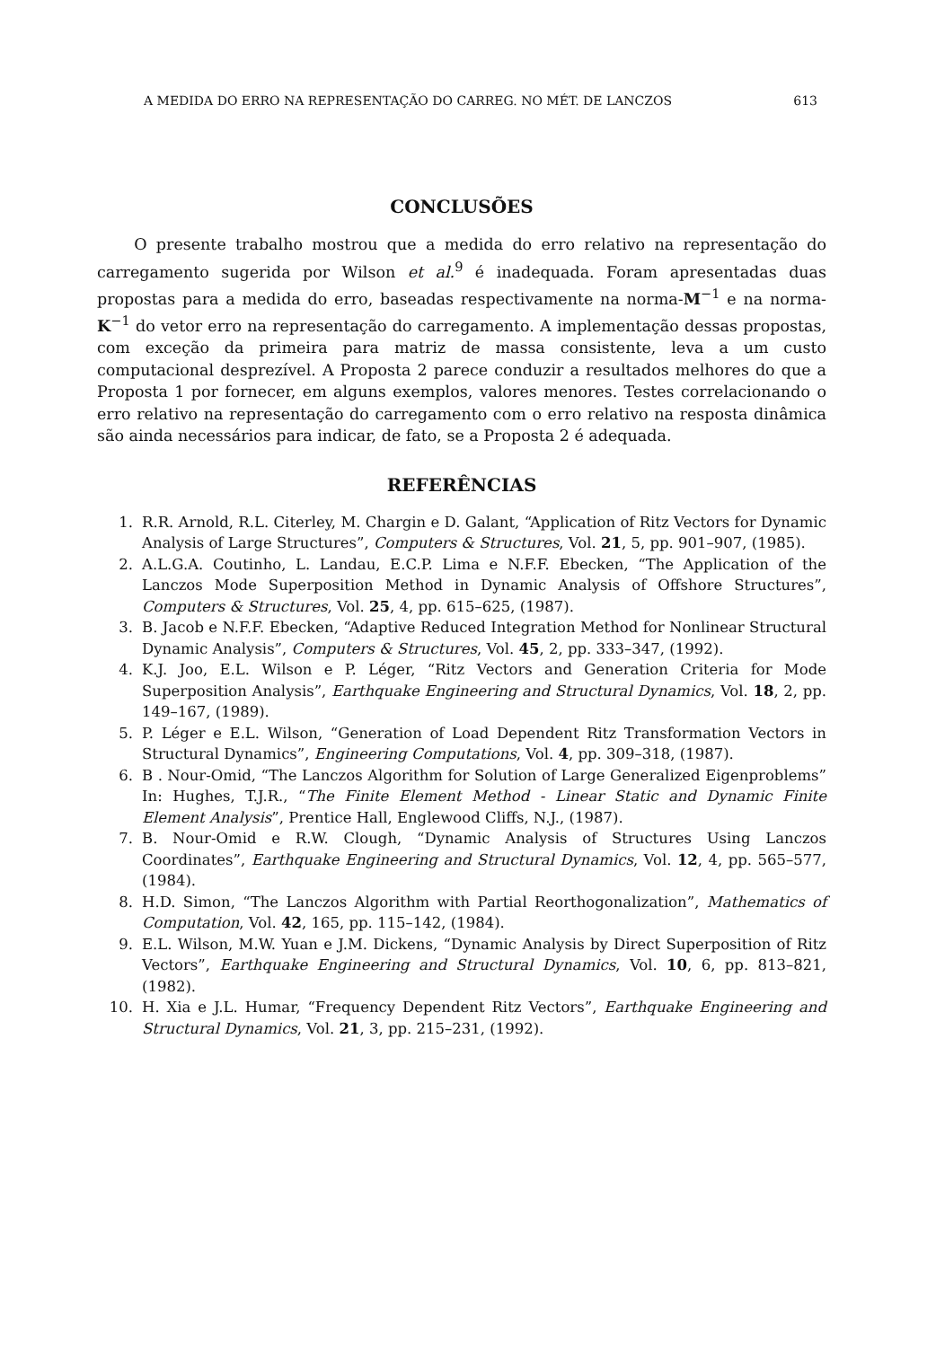A MEDIDA DO ERRO NA REPRESENTAÇÃO DO CARREG. NO MÉT. DE LANCZOS 613
CONCLUSÕES
O presente trabalho mostrou que a medida do erro relativo na representação do carregamento sugerida por Wilson et al.<sup>9</sup> é inadequada. Foram apresentadas duas propostas para a medida do erro, baseadas respectivamente na norma-M<sup>−1</sup> e na norma-K<sup>−1</sup> do vetor erro na representação do carregamento. A implementação dessas propostas, com exceção da primeira para matriz de massa consistente, leva a um custo computacional desprezível. A Proposta 2 parece conduzir a resultados melhores do que a Proposta 1 por fornecer, em alguns exemplos, valores menores. Testes correlacionando o erro relativo na representação do carregamento com o erro relativo na resposta dinâmica são ainda necessários para indicar, de fato, se a Proposta 2 é adequada.
REFERÊNCIAS
1. R.R. Arnold, R.L. Citerley, M. Chargin e D. Galant, “Application of Ritz Vectors for Dynamic Analysis of Large Structures”, Computers & Structures, Vol. 21, 5, pp. 901–907, (1985).
2. A.L.G.A. Coutinho, L. Landau, E.C.P. Lima e N.F.F. Ebecken, “The Application of the Lanczos Mode Superposition Method in Dynamic Analysis of Offshore Structures”, Computers & Structures, Vol. 25, 4, pp. 615–625, (1987).
3. B. Jacob e N.F.F. Ebecken, “Adaptive Reduced Integration Method for Nonlinear Structural Dynamic Analysis”, Computers & Structures, Vol. 45, 2, pp. 333–347, (1992).
4. K.J. Joo, E.L. Wilson e P. Léger, “Ritz Vectors and Generation Criteria for Mode Superposition Analysis”, Earthquake Engineering and Structural Dynamics, Vol. 18, 2, pp. 149–167, (1989).
5. P. Léger e E.L. Wilson, “Generation of Load Dependent Ritz Transformation Vectors in Structural Dynamics”, Engineering Computations, Vol. 4, pp. 309–318, (1987).
6. B . Nour-Omid, “The Lanczos Algorithm for Solution of Large Generalized Eigenproblems” In: Hughes, T.J.R., “The Finite Element Method - Linear Static and Dynamic Finite Element Analysis”, Prentice Hall, Englewood Cliffs, N.J., (1987).
7. B. Nour-Omid e R.W. Clough, “Dynamic Analysis of Structures Using Lanczos Coordinates”, Earthquake Engineering and Structural Dynamics, Vol. 12, 4, pp. 565–577, (1984).
8. H.D. Simon, “The Lanczos Algorithm with Partial Reorthogonalization”, Mathematics of Computation, Vol. 42, 165, pp. 115–142, (1984).
9. E.L. Wilson, M.W. Yuan e J.M. Dickens, “Dynamic Analysis by Direct Superposition of Ritz Vectors”, Earthquake Engineering and Structural Dynamics, Vol. 10, 6, pp. 813–821, (1982).
10. H. Xia e J.L. Humar, “Frequency Dependent Ritz Vectors”, Earthquake Engineering and Structural Dynamics, Vol. 21, 3, pp. 215–231, (1992).